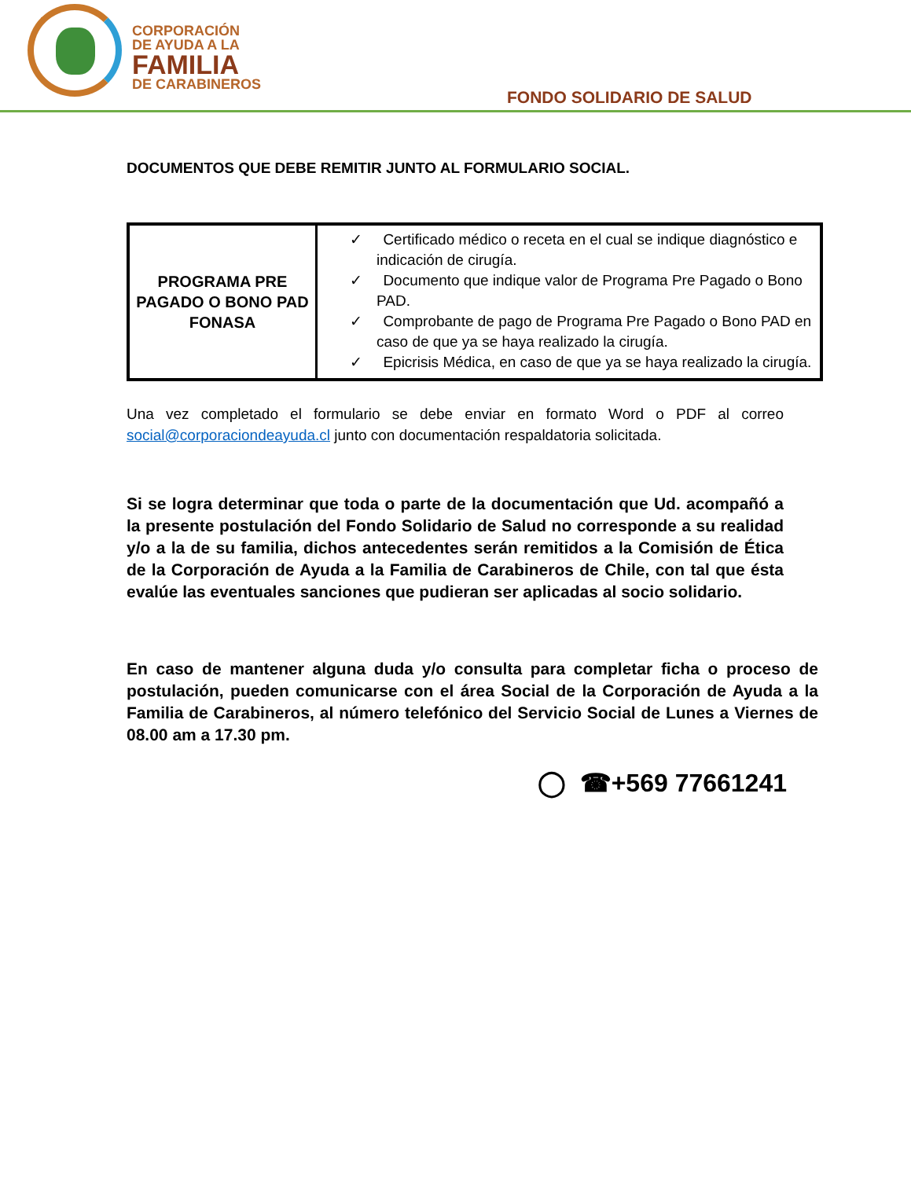CORPORACIÓN
DE AYUDA A LA
FAMILIA
DE CARABINEROS
FONDO SOLIDARIO DE SALUD
DOCUMENTOS QUE DEBE REMITIR JUNTO AL FORMULARIO SOCIAL.
| PROGRAMA PRE PAGADO O BONO PAD FONASA | ✓ Certificado médico o receta en el cual se indique diagnóstico e indicación de cirugía. ✓ Documento que indique valor de Programa Pre Pagado o Bono PAD. ✓ Comprobante de pago de Programa Pre Pagado o Bono PAD en caso de que ya se haya realizado la cirugía. ✓ Epicrisis Médica, en caso de que ya se haya realizado la cirugía. |
Una vez completado el formulario se debe enviar en formato Word o PDF al correo social@corporaciondeayuda.cl junto con documentación respaldatoria solicitada.
Si se logra determinar que toda o parte de la documentación que Ud. acompañó a la presente postulación del Fondo Solidario de Salud no corresponde a su realidad y/o a la de su familia, dichos antecedentes serán remitidos a la Comisión de Ética de la Corporación de Ayuda a la Familia de Carabineros de Chile, con tal que ésta evalúe las eventuales sanciones que pudieran ser aplicadas al socio solidario.
En caso de mantener alguna duda y/o consulta para completar ficha o proceso de postulación, pueden comunicarse con el área Social de la Corporación de Ayuda a la Familia de Carabineros, al número telefónico del Servicio Social de Lunes a Viernes de 08.00 am a 17.30 pm.
◯ ☎+569 77661241